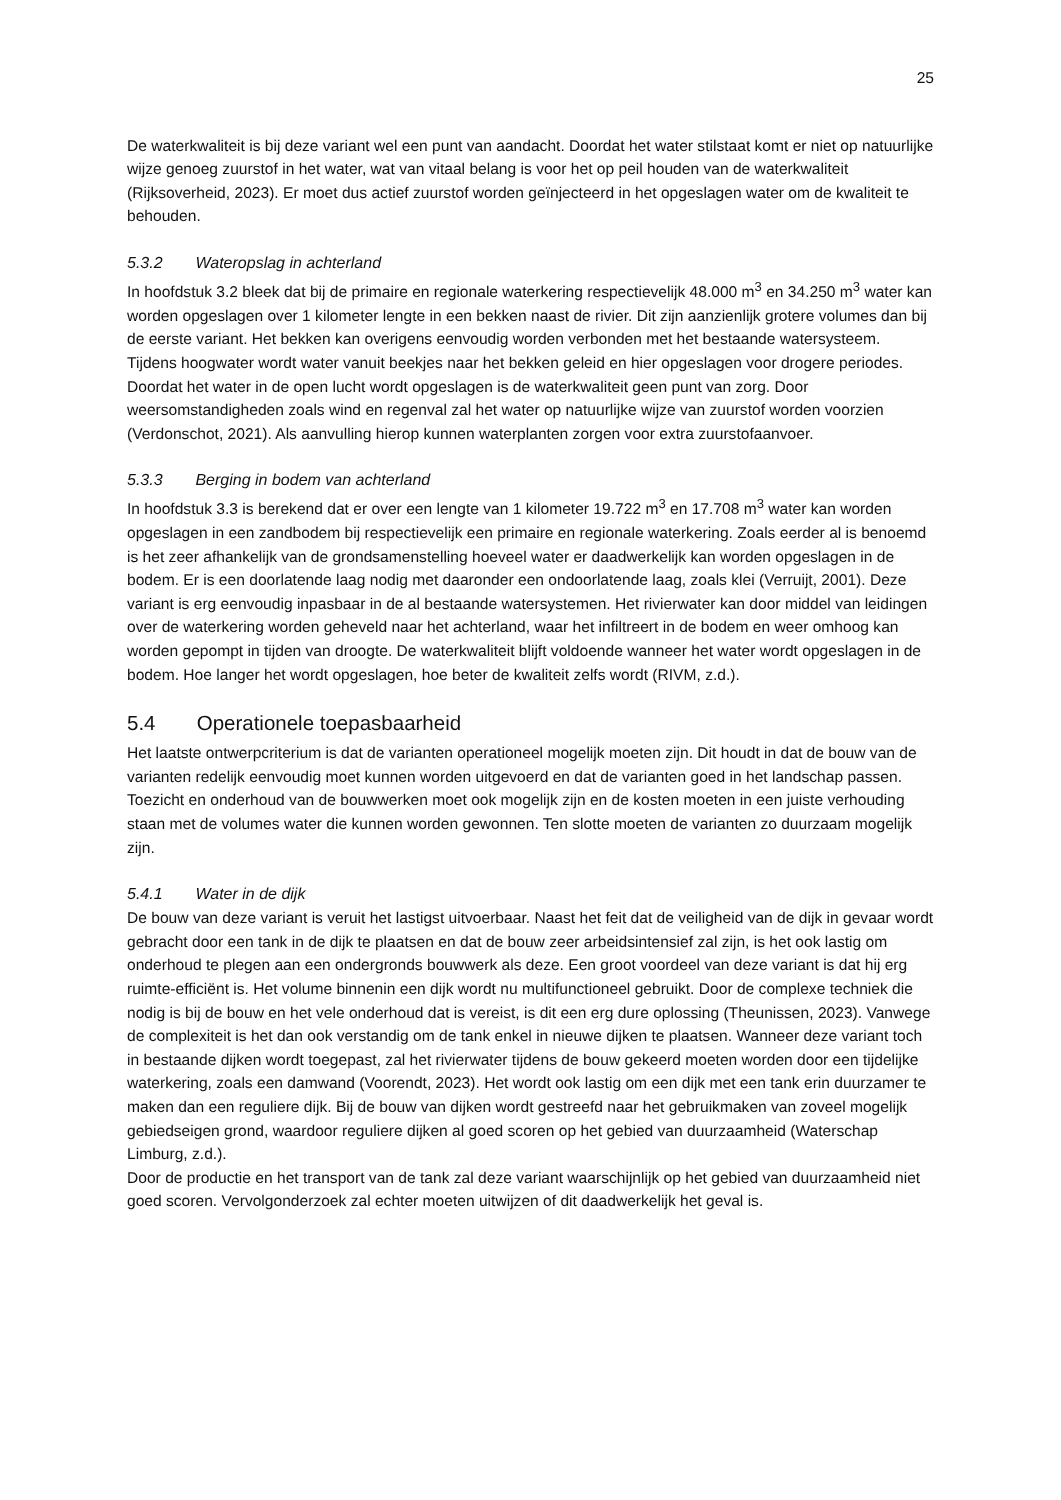25
De waterkwaliteit is bij deze variant wel een punt van aandacht. Doordat het water stilstaat komt er niet op natuurlijke wijze genoeg zuurstof in het water, wat van vitaal belang is voor het op peil houden van de waterkwaliteit (Rijksoverheid, 2023). Er moet dus actief zuurstof worden geïnjecteerd in het opgeslagen water om de kwaliteit te behouden.
5.3.2 Wateropslag in achterland
In hoofdstuk 3.2 bleek dat bij de primaire en regionale waterkering respectievelijk 48.000 m<sup>3</sup> en 34.250 m<sup>3</sup> water kan worden opgeslagen over 1 kilometer lengte in een bekken naast de rivier. Dit zijn aanzienlijk grotere volumes dan bij de eerste variant. Het bekken kan overigens eenvoudig worden verbonden met het bestaande watersysteem. Tijdens hoogwater wordt water vanuit beekjes naar het bekken geleid en hier opgeslagen voor drogere periodes. Doordat het water in de open lucht wordt opgeslagen is de waterkwaliteit geen punt van zorg. Door weersomstandigheden zoals wind en regenval zal het water op natuurlijke wijze van zuurstof worden voorzien (Verdonschot, 2021). Als aanvulling hierop kunnen waterplanten zorgen voor extra zuurstofaanvoer.
5.3.3 Berging in bodem van achterland
In hoofdstuk 3.3 is berekend dat er over een lengte van 1 kilometer 19.722 m<sup>3</sup> en 17.708 m<sup>3</sup> water kan worden opgeslagen in een zandbodem bij respectievelijk een primaire en regionale waterkering. Zoals eerder al is benoemd is het zeer afhankelijk van de grondsamenstelling hoeveel water er daadwerkelijk kan worden opgeslagen in de bodem. Er is een doorlatende laag nodig met daaronder een ondoorlatende laag, zoals klei (Verruijt, 2001). Deze variant is erg eenvoudig inpasbaar in de al bestaande watersystemen. Het rivierwater kan door middel van leidingen over de waterkering worden geheveld naar het achterland, waar het infiltreert in de bodem en weer omhoog kan worden gepompt in tijden van droogte. De waterkwaliteit blijft voldoende wanneer het water wordt opgeslagen in de bodem. Hoe langer het wordt opgeslagen, hoe beter de kwaliteit zelfs wordt (RIVM, z.d.).
5.4 Operationele toepasbaarheid
Het laatste ontwerpcriterium is dat de varianten operationeel mogelijk moeten zijn. Dit houdt in dat de bouw van de varianten redelijk eenvoudig moet kunnen worden uitgevoerd en dat de varianten goed in het landschap passen. Toezicht en onderhoud van de bouwwerken moet ook mogelijk zijn en de kosten moeten in een juiste verhouding staan met de volumes water die kunnen worden gewonnen. Ten slotte moeten de varianten zo duurzaam mogelijk zijn.
5.4.1 Water in de dijk
De bouw van deze variant is veruit het lastigst uitvoerbaar. Naast het feit dat de veiligheid van de dijk in gevaar wordt gebracht door een tank in de dijk te plaatsen en dat de bouw zeer arbeidsintensief zal zijn, is het ook lastig om onderhoud te plegen aan een ondergronds bouwwerk als deze. Een groot voordeel van deze variant is dat hij erg ruimte-efficiënt is. Het volume binnenin een dijk wordt nu multifunctioneel gebruikt. Door de complexe techniek die nodig is bij de bouw en het vele onderhoud dat is vereist, is dit een erg dure oplossing (Theunissen, 2023). Vanwege de complexiteit is het dan ook verstandig om de tank enkel in nieuwe dijken te plaatsen. Wanneer deze variant toch in bestaande dijken wordt toegepast, zal het rivierwater tijdens de bouw gekeerd moeten worden door een tijdelijke waterkering, zoals een damwand (Voorendt, 2023). Het wordt ook lastig om een dijk met een tank erin duurzamer te maken dan een reguliere dijk. Bij de bouw van dijken wordt gestreefd naar het gebruikmaken van zoveel mogelijk gebiedseigen grond, waardoor reguliere dijken al goed scoren op het gebied van duurzaamheid (Waterschap Limburg, z.d.).
Door de productie en het transport van de tank zal deze variant waarschijnlijk op het gebied van duurzaamheid niet goed scoren. Vervolgonderzoek zal echter moeten uitwijzen of dit daadwerkelijk het geval is.